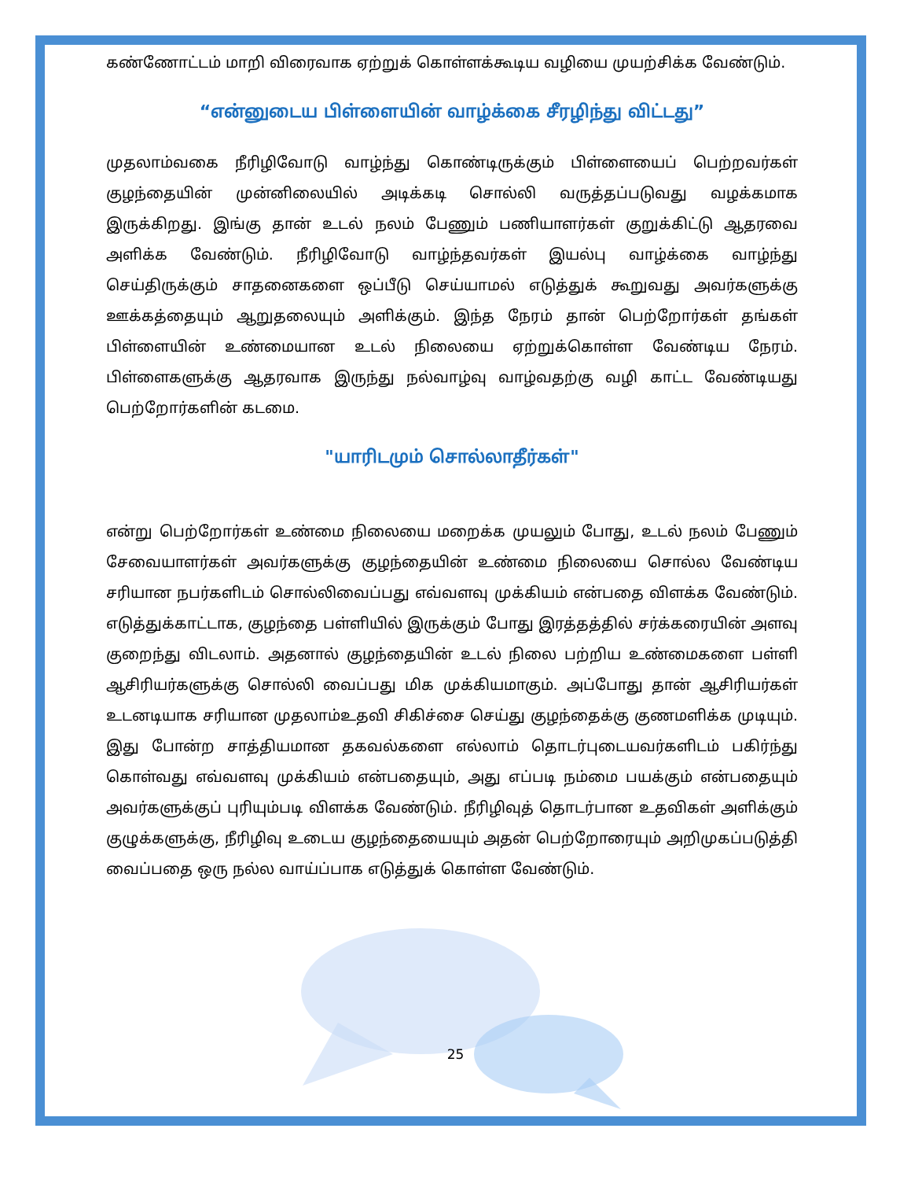கண்ணோட்டம் மாறி விரைவாக ஏற்றுக் கொள்ளக்கூடிய வழியை முயற்சிக்க வேண்டும்.
“என்னுடைய பிள்ளையின் வாழ்க்கை சீரழிந்து விட்டது”
முதலாம்வகை நீரிழிவோடு வாழ்ந்து கொண்டிருக்கும் பிள்ளையைப் பெற்றவர்கள் குழந்தையின் முன்னிலையில் அடிக்கடி சொல்லி வருத்தப்படுவது வழக்கமாக இருக்கிறது. இங்கு தான் உடல் நலம் பேணும் பணியாளர்கள் குறுக்கிட்டு ஆதரவை அளிக்க வேண்டும். நீரிழிவோடு வாழ்ந்தவர்கள் இயல்பு வாழ்க்கை வாழ்ந்து செய்திருக்கும் சாதனைகளை ஒப்பீடு செய்யாமல் எடுத்துக் கூறுவது அவர்களுக்கு ஊக்கத்தையும் ஆறுதலையும் அளிக்கும். இந்த நேரம் தான் பெற்றோர்கள் தங்கள் பிள்ளையின் உண்மையான உடல் நிலையை ஏற்றுக்கொள்ள வேண்டிய நேரம். பிள்ளைகளுக்கு ஆதரவாக இருந்து நல்வாழ்வு வாழ்வதற்கு வழி காட்ட வேண்டியது பெற்றோர்களின் கடமை.
"யாரிடமும் சொல்லாதீர்கள்"
என்று பெற்றோர்கள் உண்மை நிலையை மறைக்க முயலும் போது, உடல் நலம் பேணும் சேவையாளர்கள் அவர்களுக்கு குழந்தையின் உண்மை நிலையை சொல்ல வேண்டிய சரியான நபர்களிடம் சொல்லிவைப்பது எவ்வளவு முக்கியம் என்பதை விளக்க வேண்டும். எடுத்துக்காட்டாக, குழந்தை பள்ளியில் இருக்கும் போது இரத்தத்தில் சர்க்கரையின் அளவு குறைந்து விடலாம். அதனால் குழந்தையின் உடல் நிலை பற்றிய உண்மைகளை பள்ளி ஆசிரியர்களுக்கு சொல்லி வைப்பது மிக முக்கியமாகும். அப்போது தான் ஆசிரியர்கள் உடனடியாக சரியான முதலாம்உதவி சிகிச்சை செய்து குழந்தைக்கு குணமளிக்க முடியும். இது போன்ற சாத்தியமான தகவல்களை எல்லாம் தொடர்புடையவர்களிடம் பகிர்ந்து கொள்வது எவ்வளவு முக்கியம் என்பதையும், அது எப்படி நம்மை பயக்கும் என்பதையும் அவர்களுக்குப் புரியும்படி விளக்க வேண்டும். நீரிழிவுத் தொடர்பான உதவிகள் அளிக்கும் குழுக்களுக்கு, நீரிழிவு உடைய குழந்தையையும் அதன் பெற்றோரையும் அறிமுகப்படுத்தி வைப்பதை ஒரு நல்ல வாய்ப்பாக எடுத்துக் கொள்ள வேண்டும்.
25